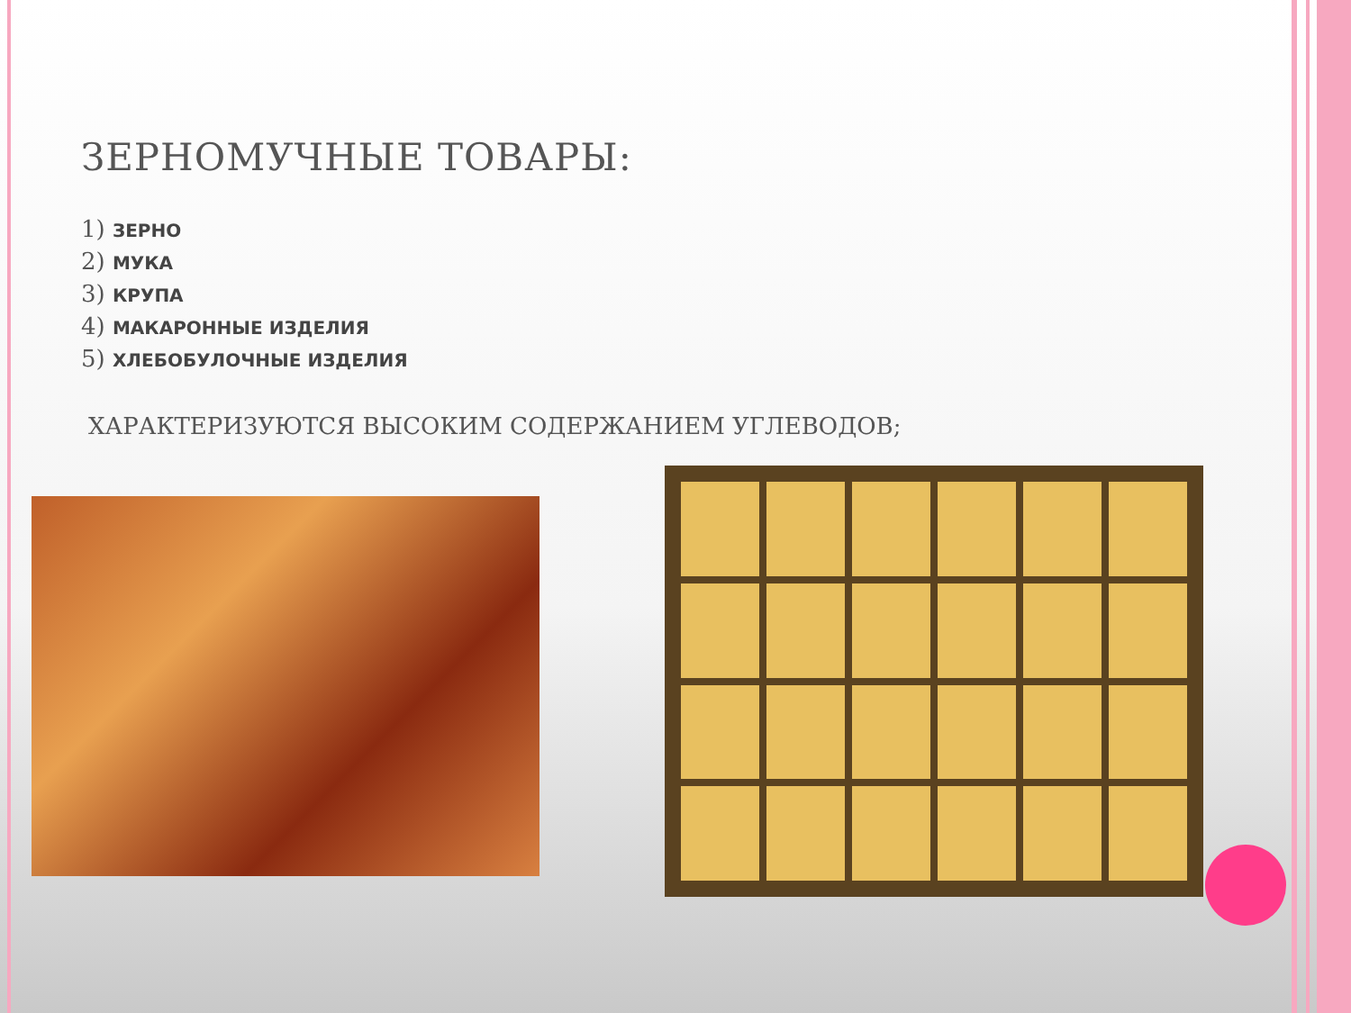ЗЕРНОМУЧНЫЕ ТОВАРЫ:
1) ЗЕРНО
2) МУКА
3) КРУПА
4) МАКАРОННЫЕ ИЗДЕЛИЯ
5) ХЛЕБОБУЛОЧНЫЕ ИЗДЕЛИЯ
ХАРАКТЕРИЗУЮТСЯ ВЫСОКИМ СОДЕРЖАНИЕМ УГЛЕВОДОВ;